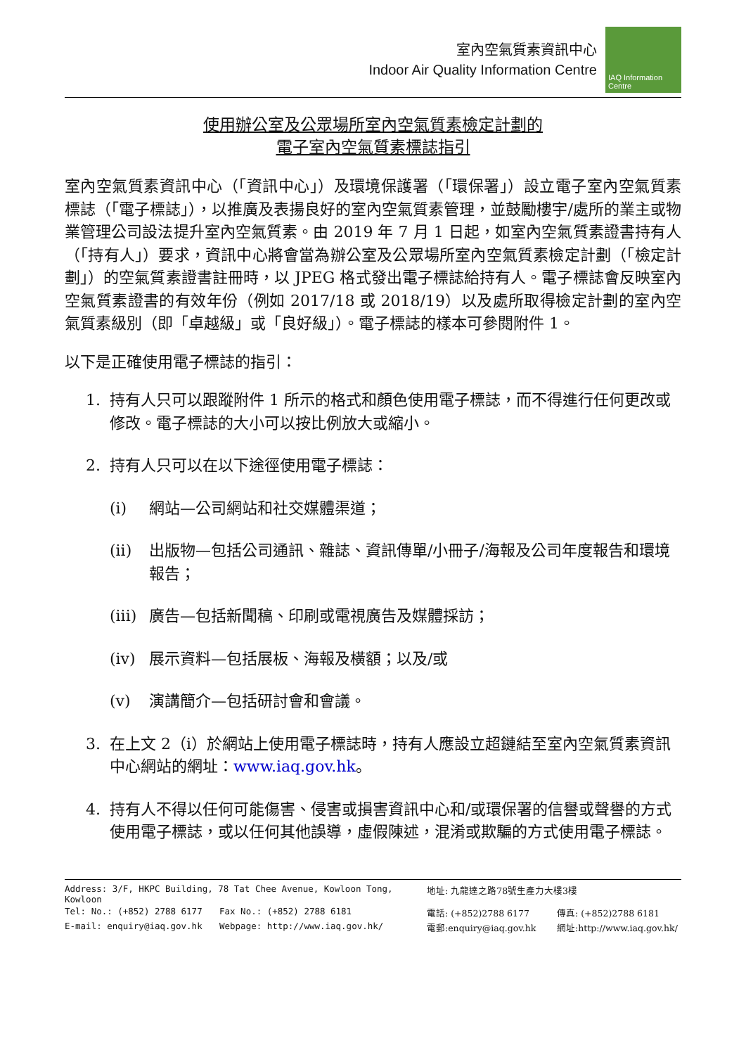室內空氣質素資訊中心
Indoor Air Quality Information Centre
IAQ Information Centre
使用辦公室及公眾場所室內空氣質素檢定計劃的
電子室內空氣質素標誌指引
室內空氣質素資訊中心（「資訊中心」）及環境保護署（「環保署」）設立電子室內空氣質素標誌（「電子標誌」），以推廣及表揚良好的室內空氣質素管理，並鼓勵樓宇/處所的業主或物業管理公司設法提升室內空氣質素。由 2019 年 7 月 1 日起，如室內空氣質素證書持有人（「持有人」）要求，資訊中心將會當為辦公室及公眾場所室內空氣質素檢定計劃（「檢定計劃」）的空氣質素證書註冊時，以 JPEG 格式發出電子標誌給持有人。電子標誌會反映室內空氣質素證書的有效年份（例如 2017/18 或 2018/19）以及處所取得檢定計劃的室內空氣質素級別（即「卓越級」或「良好級」）。電子標誌的樣本可參閱附件 1。
以下是正確使用電子標誌的指引：
1. 持有人只可以跟蹤附件 1 所示的格式和顏色使用電子標誌，而不得進行任何更改或修改。電子標誌的大小可以按比例放大或縮小。
2. 持有人只可以在以下途徑使用電子標誌：
(i) 網站—公司網站和社交媒體渠道；
(ii) 出版物—包括公司通訊、雜誌、資訊傳單/小冊子/海報及公司年度報告和環境報告；
(iii) 廣告—包括新聞稿、印刷或電視廣告及媒體採訪；
(iv) 展示資料—包括展板、海報及橫額；以及/或
(v) 演講簡介—包括研討會和會議。
3. 在上文 2（i）於網站上使用電子標誌時，持有人應設立超鏈結至室內空氣質素資訊中心網站的網址：www.iaq.gov.hk。
4. 持有人不得以任何可能傷害、侵害或損害資訊中心和/或環保署的信譽或聲譽的方式使用電子標誌，或以任何其他誤導，虛假陳述，混淆或欺騙的方式使用電子標誌。
| Address: 3/F, HKPC Building, 78 Tat Chee Avenue, Kowloon Tong, Kowloon | | 地址: 九龍達之路78號生產力大樓3樓 | |
| Tel: No.: (+852) 2788 6177 | Fax No.: (+852) 2788 6181 | 電話: (+852)2788 6177 | 傳真: (+852)2788 6181 |
| E-mail: enquiry@iaq.gov.hk | Webpage: http://www.iaq.gov.hk/ | 電郵:enquiry@iaq.gov.hk | 網址:http://www.iaq.gov.hk/ |